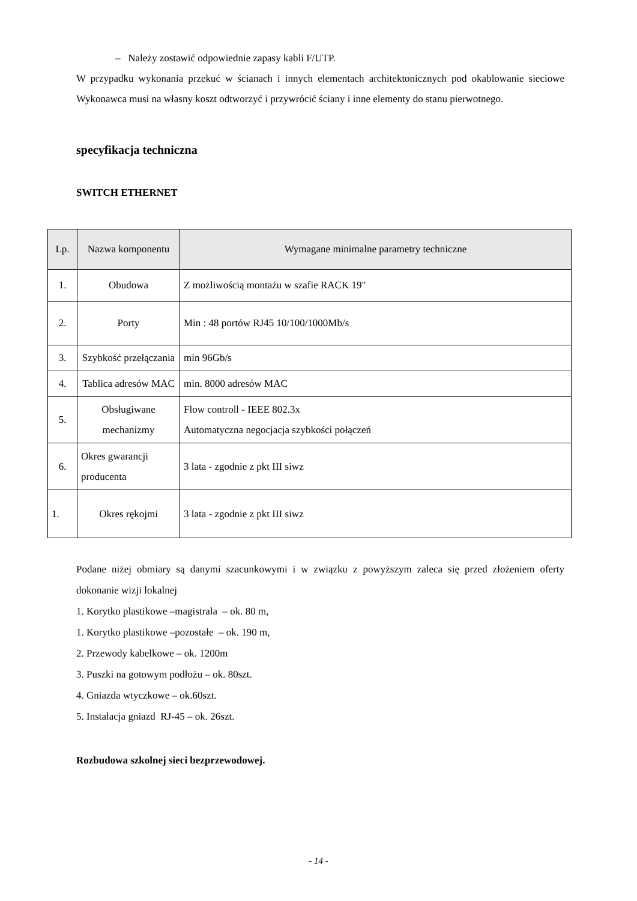– Należy zostawić odpowiednie zapasy kabli F/UTP.
W przypadku wykonania przekuć w ścianach i innych elementach architektonicznych pod okablowanie sieciowe Wykonawca musi na własny koszt odtworzyć i przywrócić ściany i inne elementy do stanu pierwotnego.
specyfikacja techniczna
SWITCH ETHERNET
| Lp. | Nazwa komponentu | Wymagane minimalne parametry techniczne |
| --- | --- | --- |
| 1. | Obudowa | Z możliwością montażu w szafie RACK 19" |
| 2. | Porty | Min : 48 portów RJ45 10/100/1000Mb/s |
| 3. | Szybkość przełączania | min 96Gb/s |
| 4. | Tablica adresów MAC | min. 8000 adresów MAC |
| 5. | Obsługiwane mechanizmy | Flow controll - IEEE 802.3x Automatyczna negocjacja szybkości połączeń |
| 6. | Okres gwarancji producenta | 3 lata - zgodnie z pkt III siwz |
| 1. | Okres rękojmi | 3 lata - zgodnie z pkt III siwz |
Podane niżej obmiary są danymi szacunkowymi i w związku z powyższym zaleca się przed złożeniem oferty dokonanie wizji lokalnej
1. Korytko plastikowe –magistrala – ok. 80 m,
1. Korytko plastikowe –pozostałe – ok. 190 m,
2. Przewody kabelkowe – ok. 1200m
3. Puszki na gotowym podłożu – ok. 80szt.
4. Gniazda wtyczkowe – ok.60szt.
5. Instalacja gniazd RJ-45 – ok. 26szt.
Rozbudowa szkolnej sieci bezprzewodowej.
- 14 -